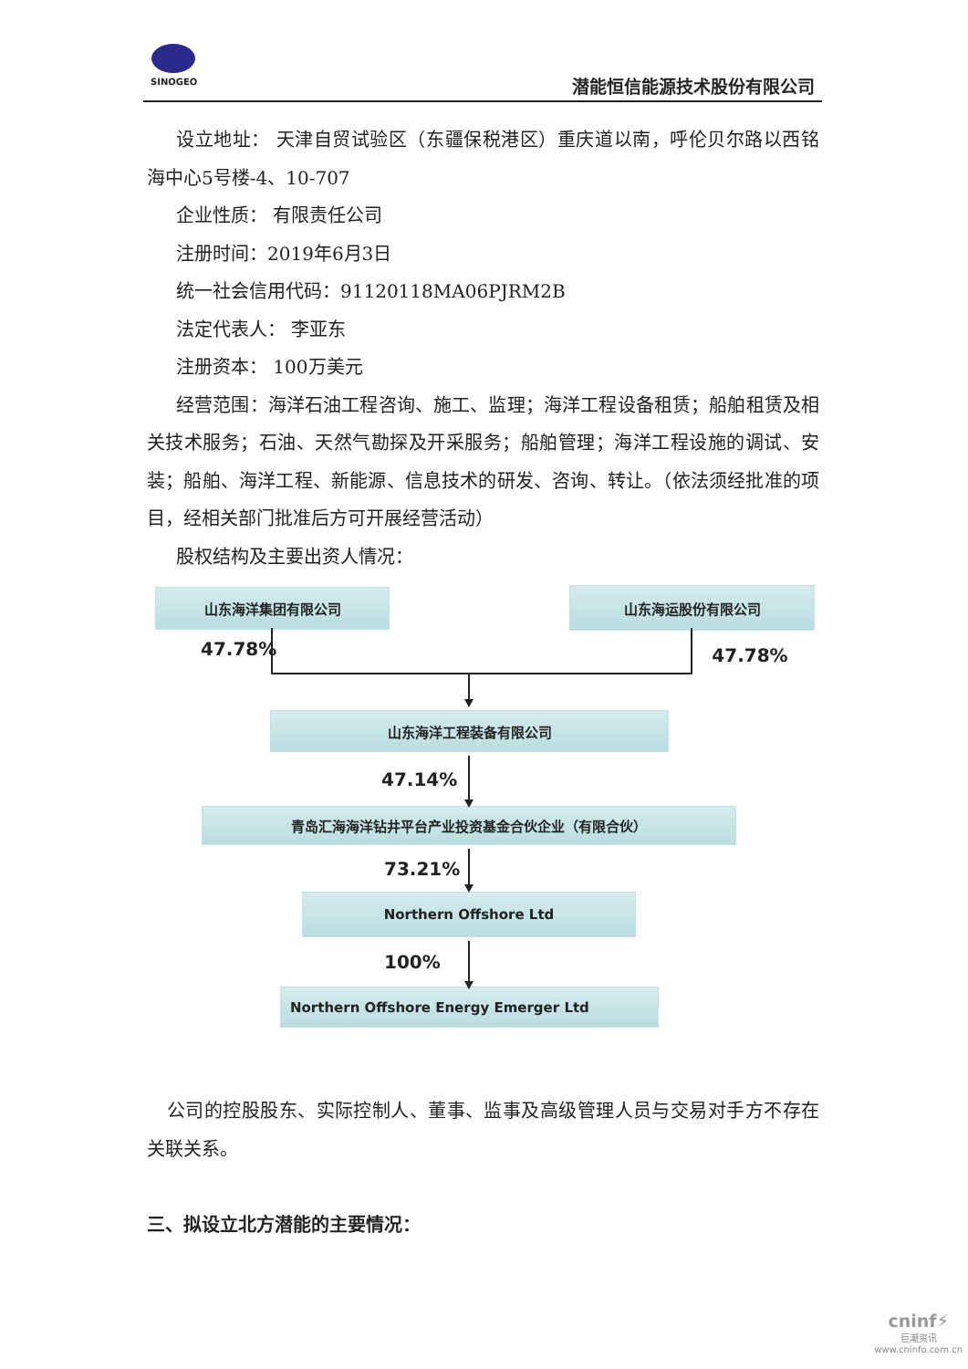SINOGEO
潜能恒信能源技术股份有限公司
设立地址： 天津自贸试验区（东疆保税港区）重庆道以南，呼伦贝尔路以西铭海中心5号楼-4、10-707
企业性质： 有限责任公司
注册时间：2019年6月3日
统一社会信用代码：91120118MA06PJRM2B
法定代表人： 李亚东
注册资本： 100万美元
经营范围：海洋石油工程咨询、施工、监理；海洋工程设备租赁；船舶租赁及相关技术服务；石油、天然气勘探及开采服务；船舶管理；海洋工程设施的调试、安装；船舶、海洋工程、新能源、信息技术的研发、咨询、转让。（依法须经批准的项目，经相关部门批准后方可开展经营活动）
股权结构及主要出资人情况：
山东海洋集团有限公司
山东海运股份有限公司
47.78% 47.78%
山东海洋工程装备有限公司
47.14%
青岛汇海海洋钻井平台产业投资基金合伙企业（有限合伙）
73.21%
Northern Offshore Ltd
100%
Northern Offshore Energy Emerger Ltd
公司的控股股东、实际控制人、董事、监事及高级管理人员与交易对手方不存在关联关系。
三、拟设立北方潜能的主要情况：
cninf⚡
巨潮资讯
www.cninfo.com.cn